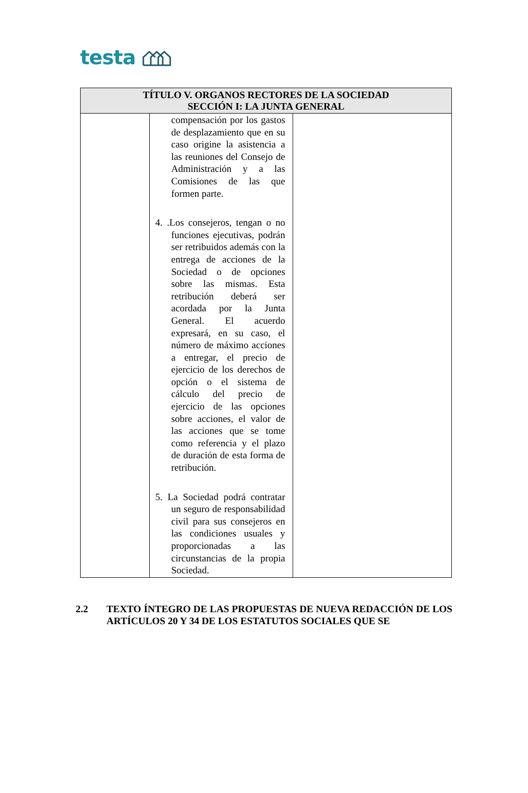testa
| TÍTULO V. ORGANOS RECTORES DE LA SOCIEDAD SECCIÓN I: LA JUNTA GENERAL | | |
| --- | --- | --- |
| | compensación por los gastos de desplazamiento que en su caso origine la asistencia a las reuniones del Consejo de Administración y a las Comisiones de las que formen parte. 4. .Los consejeros, tengan o no funciones ejecutivas, podrán ser retribuidos además con la entrega de acciones de la Sociedad o de opciones sobre las mismas. Esta retribución deberá ser acordada por la Junta General. El acuerdo expresará, en su caso, el número de máximo acciones a entregar, el precio de ejercicio de los derechos de opción o el sistema de cálculo del precio de ejercicio de las opciones sobre acciones, el valor de las acciones que se tome como referencia y el plazo de duración de esta forma de retribución. 5. La Sociedad podrá contratar un seguro de responsabilidad civil para sus consejeros en las condiciones usuales y proporcionadas a las circunstancias de la propia Sociedad. | |
2.2 TEXTO ÍNTEGRO DE LAS PROPUESTAS DE NUEVA REDACCIÓN DE LOS ARTÍCULOS 20 Y 34 DE LOS ESTATUTOS SOCIALES QUE SE